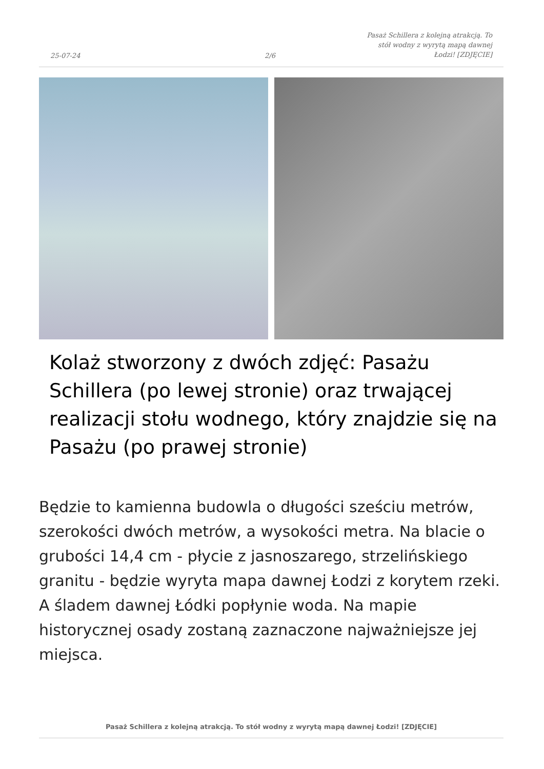25-07-24 2/6 Pasaż Schillera z kolejną atrakcją. To stół wodny z wyrytą mapą dawnej Łodzi! [ZDJĘCIE]
Kolaż stworzony z dwóch zdjęć: Pasażu Schillera (po lewej stronie) oraz trwającej realizacji stołu wodnego, który znajdzie się na Pasażu (po prawej stronie)
Będzie to kamienna budowla o długości sześciu metrów, szerokości dwóch metrów, a wysokości metra. Na blacie o grubości 14,4 cm - płycie z jasnoszarego, strzelińskiego granitu - będzie wyryta mapa dawnej Łodzi z korytem rzeki. A śladem dawnej Łódki popłynie woda. Na mapie historycznej osady zostaną zaznaczone najważniejsze jej miejsca.
Pasaż Schillera z kolejną atrakcją. To stół wodny z wyrytą mapą dawnej Łodzi! [ZDJĘCIE]